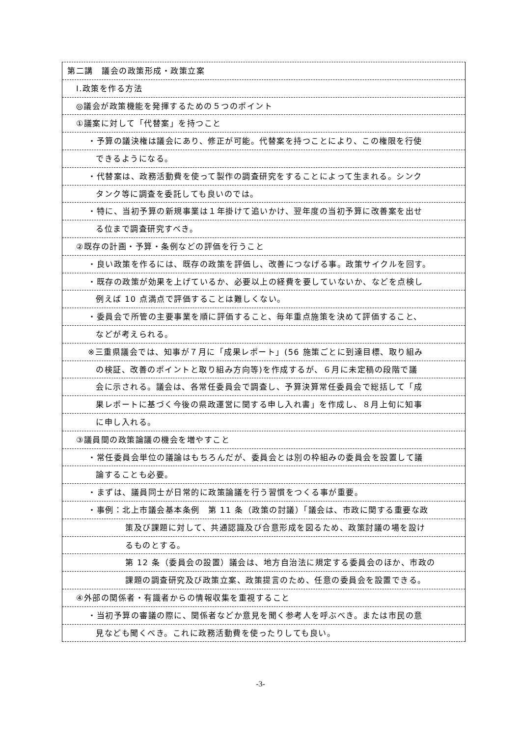第二講　議会の政策形成・政策立案
I.政策を作る方法
◎議会が政策機能を発揮するための５つのポイント
①議案に対して「代替案」を持つこと
・予算の議決権は議会にあり、修正が可能。代替案を持つことにより、この権限を行使
できるようになる。
・代替案は、政務活動費を使って製作の調査研究をすることによって生まれる。シンク
タンク等に調査を委託しても良いのでは。
・特に、当初予算の新規事業は１年掛けて追いかけ、翌年度の当初予算に改善案を出せ
る位まで調査研究すべき。
②既存の計画・予算・条例などの評価を行うこと
・良い政策を作るには、既存の政策を評価し、改善につなげる事。政策サイクルを回す。
・既存の政策が効果を上げているか、必要以上の経費を要していないか、などを点検し
例えば 10 点満点で評価することは難しくない。
・委員会で所管の主要事業を順に評価すること、毎年重点施策を決めて評価すること、
などが考えられる。
※三重県議会では、知事が７月に「成果レポート」(56 施策ごとに到達目標、取り組み
の検証、改善のポイントと取り組み方向等)を作成するが、６月に未定稿の段階で議
会に示される。議会は、各常任委員会で調査し、予算決算常任委員会で総括して「成
果レポートに基づく今後の県政運営に関する申し入れ書」を作成し、８月上旬に知事
に申し入れる。
③議員間の政策論議の機会を増やすこと
・常任委員会単位の議論はもちろんだが、委員会とは別の枠組みの委員会を設置して議
論することも必要。
・まずは、議員同士が日常的に政策論議を行う習慣をつくる事が重要。
・事例：北上市議会基本条例　第 11 条（政策の討議）「議会は、市政に関する重要な政
策及び課題に対して、共通認識及び合意形成を図るため、政策討議の場を設け
るものとする。
第 12 条（委員会の設置）議会は、地方自治法に規定する委員会のほか、市政の
課題の調査研究及び政策立案、政策提言のため、任意の委員会を設置できる。
④外部の関係者・有識者からの情報収集を重視すること
・当初予算の審議の際に、関係者などか意見を聞く参考人を呼ぶべき。または市民の意
見なども聞くべき。これに政務活動費を使ったりしても良い。
-3-